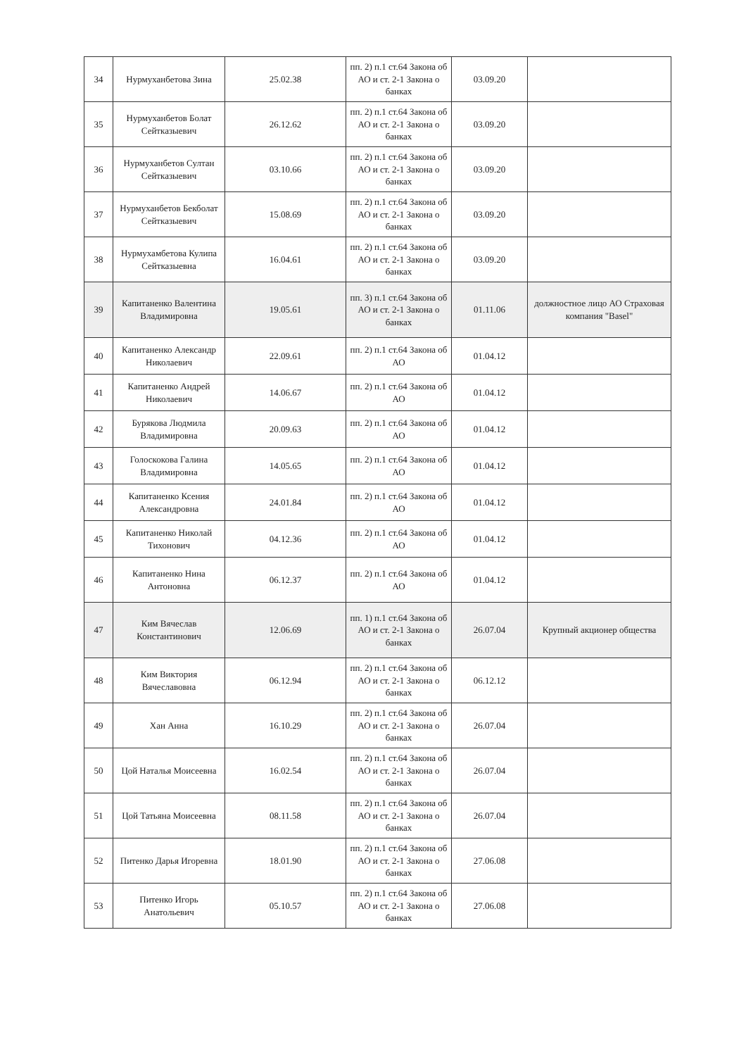| 34 | Нурмуханбетова Зина | 25.02.38 | пп. 2) п.1 ст.64 Закона об АО и ст. 2-1 Закона о банках | 03.09.20 | |
| 35 | Нурмуханбетов Болат Сейтказыевич | 26.12.62 | пп. 2) п.1 ст.64 Закона об АО и ст. 2-1 Закона о банках | 03.09.20 | |
| 36 | Нурмуханбетов Султан Сейтказыевич | 03.10.66 | пп. 2) п.1 ст.64 Закона об АО и ст. 2-1 Закона о банках | 03.09.20 | |
| 37 | Нурмуханбетов Бекболат Сейтказыевич | 15.08.69 | пп. 2) п.1 ст.64 Закона об АО и ст. 2-1 Закона о банках | 03.09.20 | |
| 38 | Нурмухамбетова Кулипа Сейтказыевна | 16.04.61 | пп. 2) п.1 ст.64 Закона об АО и ст. 2-1 Закона о банках | 03.09.20 | |
| 39 | Капитаненко Валентина Владимировна | 19.05.61 | пп. 3) п.1 ст.64 Закона об АО и ст. 2-1 Закона о банках | 01.11.06 | должностное лицо АО Страховая компания "Basel" |
| 40 | Капитаненко Александр Николаевич | 22.09.61 | пп. 2) п.1 ст.64 Закона об АО | 01.04.12 | |
| 41 | Капитаненко Андрей Николаевич | 14.06.67 | пп. 2) п.1 ст.64 Закона об АО | 01.04.12 | |
| 42 | Бурякова Людмила Владимировна | 20.09.63 | пп. 2) п.1 ст.64 Закона об АО | 01.04.12 | |
| 43 | Голоскокова Галина Владимировна | 14.05.65 | пп. 2) п.1 ст.64 Закона об АО | 01.04.12 | |
| 44 | Капитаненко Ксения Александровна | 24.01.84 | пп. 2) п.1 ст.64 Закона об АО | 01.04.12 | |
| 45 | Капитаненко Николай Тихонович | 04.12.36 | пп. 2) п.1 ст.64 Закона об АО | 01.04.12 | |
| 46 | Капитаненко Нина Антоновна | 06.12.37 | пп. 2) п.1 ст.64 Закона об АО | 01.04.12 | |
| 47 | Ким Вячеслав Константинович | 12.06.69 | пп. 1) п.1 ст.64 Закона об АО и ст. 2-1 Закона о банках | 26.07.04 | Крупный акционер общества |
| 48 | Ким Виктория Вячеславовна | 06.12.94 | пп. 2) п.1 ст.64 Закона об АО и ст. 2-1 Закона о банках | 06.12.12 | |
| 49 | Хан Анна | 16.10.29 | пп. 2) п.1 ст.64 Закона об АО и ст. 2-1 Закона о банках | 26.07.04 | |
| 50 | Цой Наталья Моисеевна | 16.02.54 | пп. 2) п.1 ст.64 Закона об АО и ст. 2-1 Закона о банках | 26.07.04 | |
| 51 | Цой Татьяна Моисеевна | 08.11.58 | пп. 2) п.1 ст.64 Закона об АО и ст. 2-1 Закона о банках | 26.07.04 | |
| 52 | Питенко Дарья Игоревна | 18.01.90 | пп. 2) п.1 ст.64 Закона об АО и ст. 2-1 Закона о банках | 27.06.08 | |
| 53 | Питенко Игорь Анатольевич | 05.10.57 | пп. 2) п.1 ст.64 Закона об АО и ст. 2-1 Закона о банках | 27.06.08 | |